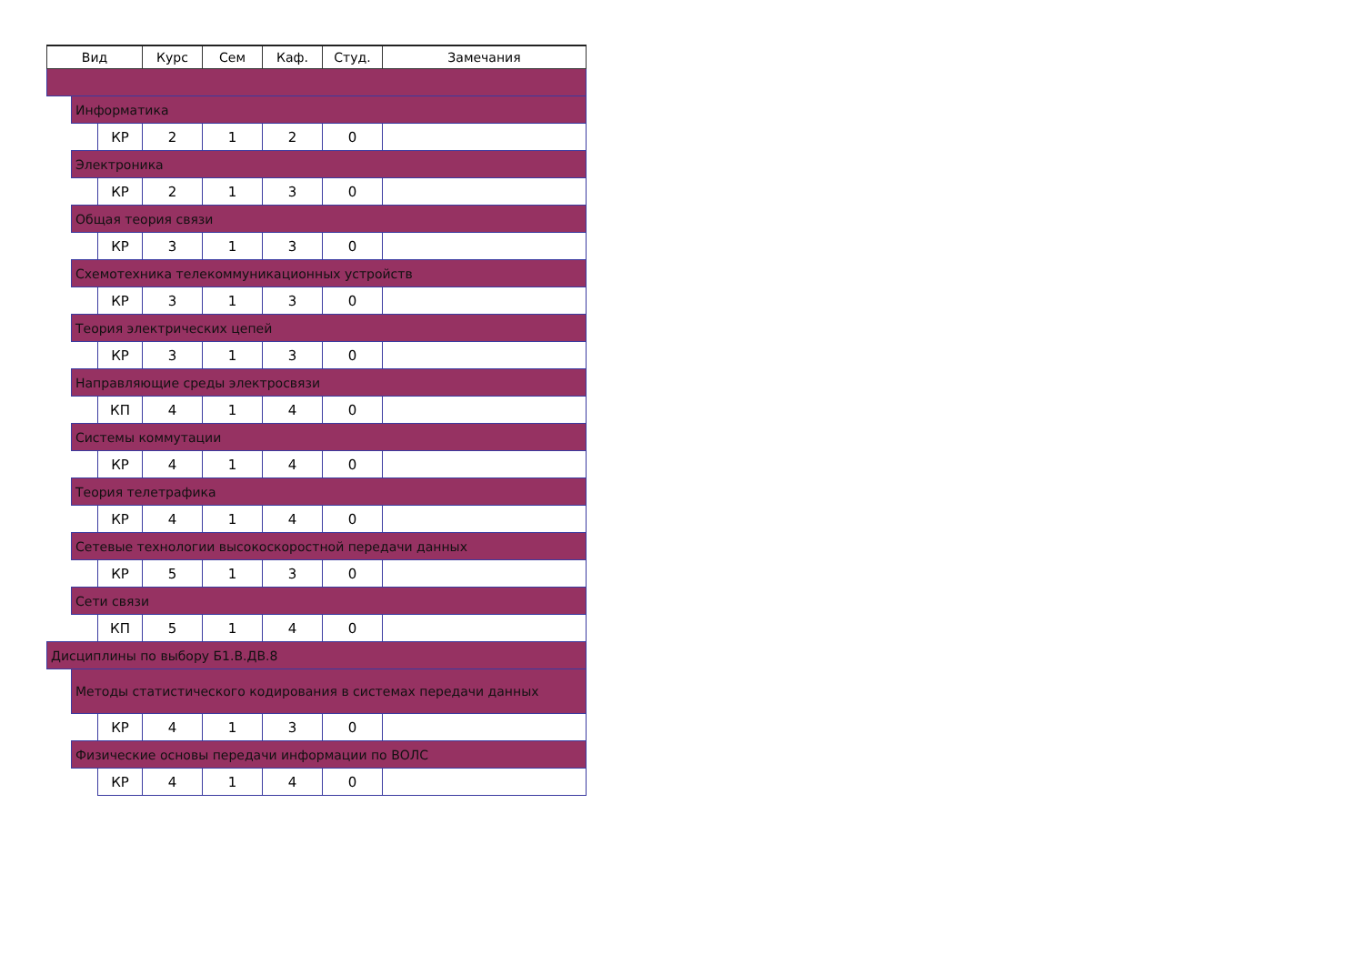| Вид | | | Курс | Сем | Каф. | Студ. | Замечания |
| --- | --- | --- | --- | --- | --- | --- | --- |
| | Информатика | | | | | | |
| | | КР | 2 | 1 | 2 | 0 | |
| | Электроника | | | | | | |
| | | КР | 2 | 1 | 3 | 0 | |
| | Общая теория связи | | | | | | |
| | | КР | 3 | 1 | 3 | 0 | |
| | Схемотехника телекоммуникационных устройств | | | | | | |
| | | КР | 3 | 1 | 3 | 0 | |
| | Теория электрических цепей | | | | | | |
| | | КР | 3 | 1 | 3 | 0 | |
| | Направляющие среды электросвязи | | | | | | |
| | | КП | 4 | 1 | 4 | 0 | |
| | Системы коммутации | | | | | | |
| | | КР | 4 | 1 | 4 | 0 | |
| | Теория телетрафика | | | | | | |
| | | КР | 4 | 1 | 4 | 0 | |
| | Сетевые технологии высокоскоростной передачи данных | | | | | | |
| | | КР | 5 | 1 | 3 | 0 | |
| | Сети связи | | | | | | |
| | | КП | 5 | 1 | 4 | 0 | |
| Дисциплины по выбору Б1.В.ДВ.8 | | | | | | | |
| | Методы статистического кодирования в системах передачи данных | | | | | | |
| | | КР | 4 | 1 | 3 | 0 | |
| | Физические основы передачи информации по ВОЛС | | | | | | |
| | | КР | 4 | 1 | 4 | 0 | |